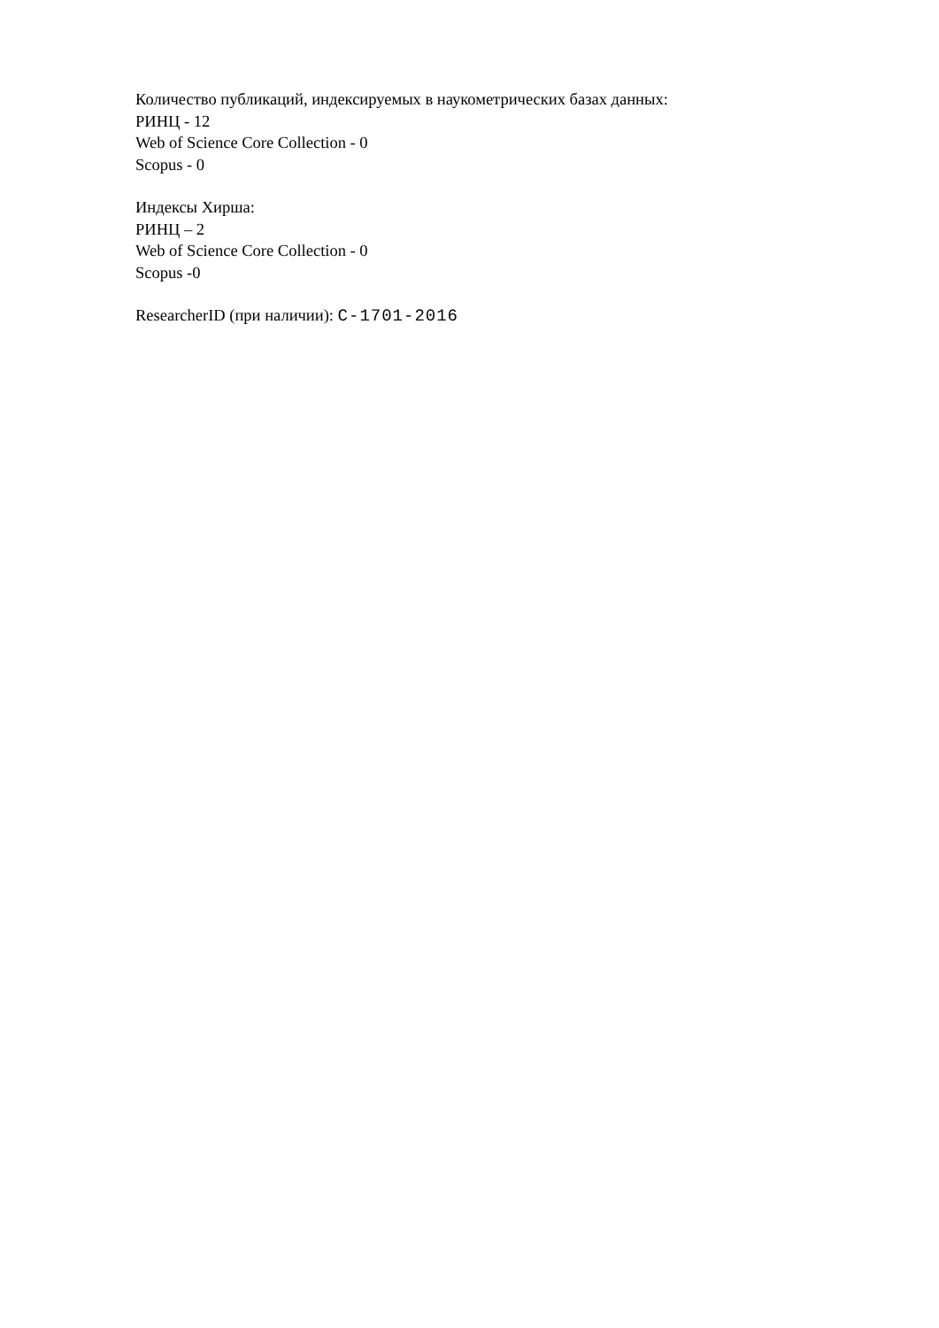Количество публикаций, индексируемых в наукометрических базах данных:
РИНЦ - 12
Web of Science Core Collection - 0
Scopus - 0
Индексы Хирша:
РИНЦ – 2
Web of Science Core Collection - 0
Scopus -0
ResearcherID (при наличии): C-1701-2016